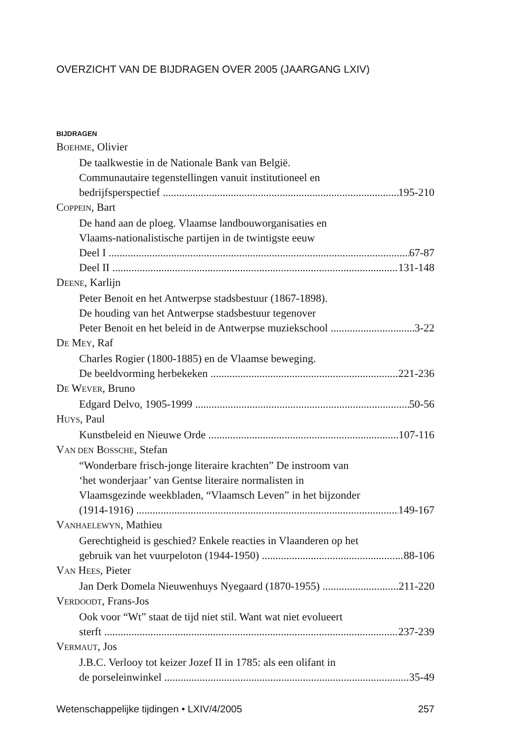OVERZICHT VAN DE BIJDRAGEN OVER 2005 (JAARGANG LXIV)
BIJDRAGEN
BOEHME, Olivier
De taalkwestie in de Nationale Bank van België.
Communautaire tegenstellingen vanuit institutioneel en
bedrijfsperspectief 195-210
COPPEIN, Bart
De hand aan de ploeg. Vlaamse landbouworganisaties en
Vlaams-nationalistische partijen in de twintigste eeuw
Deel I 67-87
Deel II 131-148
DEENE, Karlijn
Peter Benoit en het Antwerpse stadsbestuur (1867-1898).
De houding van het Antwerpse stadsbestuur tegenover
Peter Benoit en het beleid in de Antwerpse muziekschool 3-22
DE MEY, Raf
Charles Rogier (1800-1885) en de Vlaamse beweging.
De beeldvorming herbekeken 221-236
DE WEVER, Bruno
Edgard Delvo, 1905-1999 50-56
HUYS, Paul
Kunstbeleid en Nieuwe Orde 107-116
VAN DEN BOSSCHE, Stefan
“Wonderbare frisch-jonge literaire krachten” De instroom van
‘het wonderjaar’ van Gentse literaire normalisten in
Vlaamsgezinde weekbladen, “Vlaamsch Leven” in het bijzonder
(1914-1916) 149-167
VANHAELEWYN, Mathieu
Gerechtigheid is geschied? Enkele reacties in Vlaanderen op het
gebruik van het vuurpeloton (1944-1950) 88-106
VAN HEES, Pieter
Jan Derk Domela Nieuwenhuys Nyegaard (1870-1955) 211-220
VERDOODT, Frans-Jos
Ook voor “Wt” staat de tijd niet stil. Want wat niet evolueert
sterft 237-239
VERMAUT, Jos
J.B.C. Verlooy tot keizer Jozef II in 1785: als een olifant in
de porseleinwinkel 35-49
Wetenschappelijke tijdingen • LXIV/4/2005 257